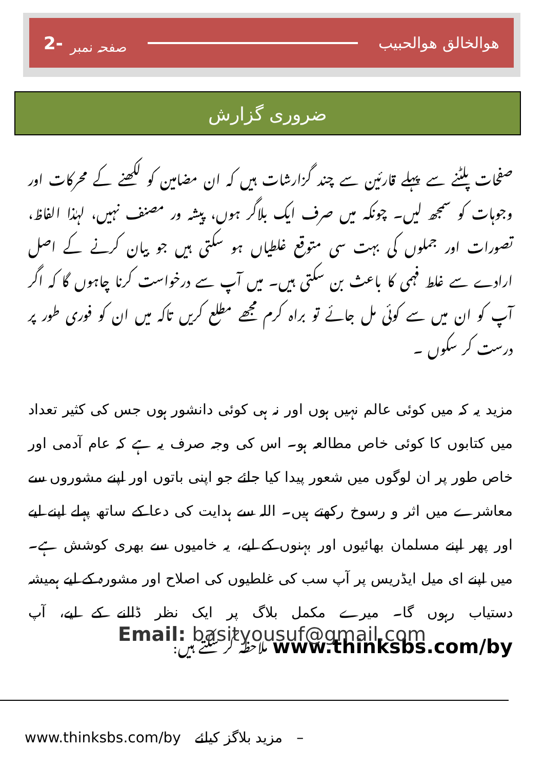2- صفحہ نمبر
ھوالخالق ھوالحبیب
ضروری گزارش
صفحات پلٹنے سے پہلے قارئین سے چند گزارشات ہیں کہ ان مضامین کو لکھنے کے محرکات اور وجوہات کو سمجھ لیں۔ چونکہ میں صرف ایک بلاگر ہوں، پیشہ ور مصنف نہیں، لہٰذا الفاظ، تصورات اور جملوں کی بہت سی متوقع غلطیاں ہو سکتی ہیں جو بیان کرنے کے اصل ارادے سے غلط فہمی کا باعث بن سکتی ہیں۔ میں آپ سے درخواست کرنا چاہوں گا کہ اگر آپ کو ان میں سے کوئی مل جائے تو براہ کرم مجھے مطلع کریں تاکہ میں ان کو فوری طور پر درست کر سکوں ۔
مزید یہ کہ میں کوئی عالم نہیں ہوں اور نہ ہی کوئی دانشور ہوں جس کی کثیر تعداد میں کتابوں کا کوئی خاص مطالعہ ہو۔ اس کی وجہ صرف یہ ہے کہ عام آدمی اور خاص طور پر ان لوگوں میں شعور پیدا کیا جائے جو اپنی باتوں اور اپنے مشوروں سے معاشرے میں اثر و رسوخ رکھتے ہیں۔ اللہ سے ہدایت کی دعا کے ساتھ پہلے اپنے لیے اور پھر اپنے مسلمان بھائیوں اور بہنوں کے لیے، یہ خامیوں سے بھری کوشش ہے۔ میں اپنے ای میل ایڈریس پر آپ سب کی غلطیوں کی اصلاح اور مشورہ کے لیے ہمیشہ دستیاب رہوں گا۔ میرے مکمل بلاگ پر ایک نظر ڈالنے کے لیے، آپ www.thinksbs.com/by ملاحظہ کر سکتے ہیں:
Email: basityousuf@gmail.com
www.thinksbs.com/by مزید بلاگز کیلئے –